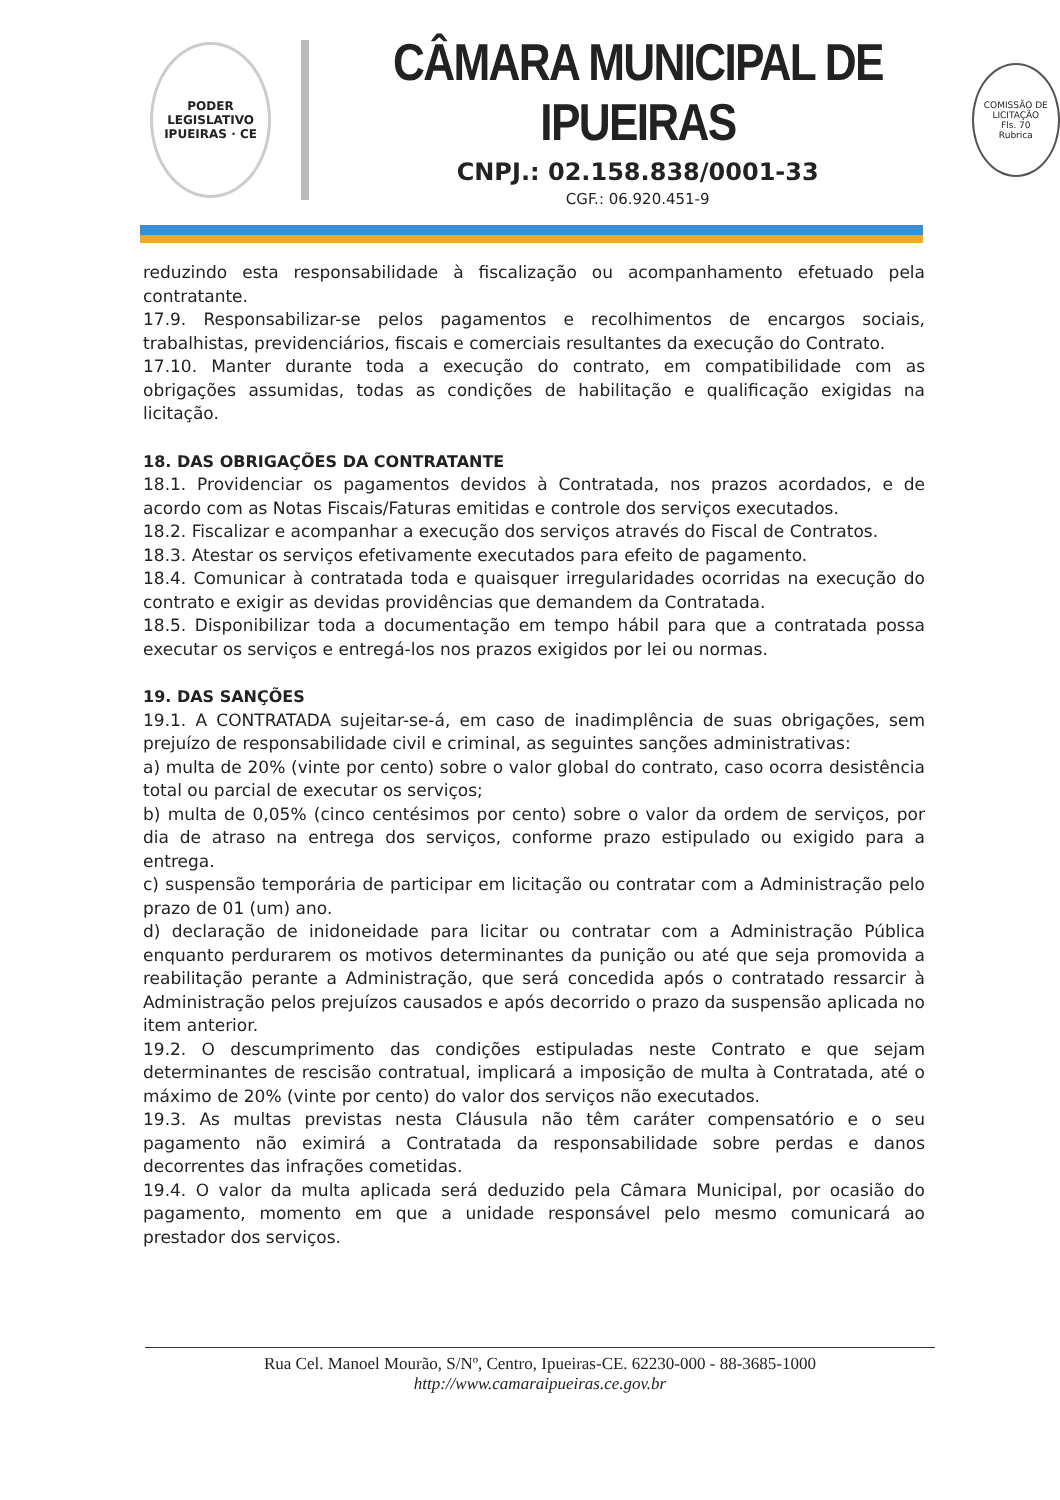PODER LEGISLATIVO
IPUEIRAS · CE
CÂMARA MUNICIPAL DE IPUEIRAS
CNPJ.: 02.158.838/0001-33
CGF.: 06.920.451-9
COMISSÃO DE LICITAÇÃO
Fls. 70
Rubrica
reduzindo esta responsabilidade à fiscalização ou acompanhamento efetuado pela contratante.
17.9. Responsabilizar-se pelos pagamentos e recolhimentos de encargos sociais, trabalhistas, previdenciários, fiscais e comerciais resultantes da execução do Contrato.
17.10. Manter durante toda a execução do contrato, em compatibilidade com as obrigações assumidas, todas as condições de habilitação e qualificação exigidas na licitação.
18. DAS OBRIGAÇÕES DA CONTRATANTE
18.1. Providenciar os pagamentos devidos à Contratada, nos prazos acordados, e de acordo com as Notas Fiscais/Faturas emitidas e controle dos serviços executados.
18.2. Fiscalizar e acompanhar a execução dos serviços através do Fiscal de Contratos.
18.3. Atestar os serviços efetivamente executados para efeito de pagamento.
18.4. Comunicar à contratada toda e quaisquer irregularidades ocorridas na execução do contrato e exigir as devidas providências que demandem da Contratada.
18.5. Disponibilizar toda a documentação em tempo hábil para que a contratada possa executar os serviços e entregá-los nos prazos exigidos por lei ou normas.
19. DAS SANÇÕES
19.1. A CONTRATADA sujeitar-se-á, em caso de inadimplência de suas obrigações, sem prejuízo de responsabilidade civil e criminal, as seguintes sanções administrativas:
a) multa de 20% (vinte por cento) sobre o valor global do contrato, caso ocorra desistência total ou parcial de executar os serviços;
b) multa de 0,05% (cinco centésimos por cento) sobre o valor da ordem de serviços, por dia de atraso na entrega dos serviços, conforme prazo estipulado ou exigido para a entrega.
c) suspensão temporária de participar em licitação ou contratar com a Administração pelo prazo de 01 (um) ano.
d) declaração de inidoneidade para licitar ou contratar com a Administração Pública enquanto perdurarem os motivos determinantes da punição ou até que seja promovida a reabilitação perante a Administração, que será concedida após o contratado ressarcir à Administração pelos prejuízos causados e após decorrido o prazo da suspensão aplicada no item anterior.
19.2. O descumprimento das condições estipuladas neste Contrato e que sejam determinantes de rescisão contratual, implicará a imposição de multa à Contratada, até o máximo de 20% (vinte por cento) do valor dos serviços não executados.
19.3. As multas previstas nesta Cláusula não têm caráter compensatório e o seu pagamento não eximirá a Contratada da responsabilidade sobre perdas e danos decorrentes das infrações cometidas.
19.4. O valor da multa aplicada será deduzido pela Câmara Municipal, por ocasião do pagamento, momento em que a unidade responsável pelo mesmo comunicará ao prestador dos serviços.
Rua Cel. Manoel Mourão, S/Nº, Centro, Ipueiras-CE. 62230-000 - 88-3685-1000
http://www.camaraipueiras.ce.gov.br